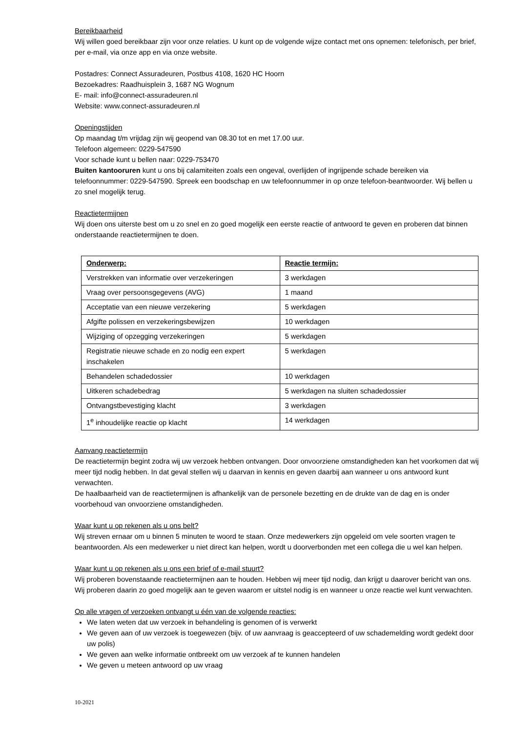Bereikbaarheid
Wij willen goed bereikbaar zijn voor onze relaties. U kunt op de volgende wijze contact met ons opnemen: telefonisch, per brief, per e-mail, via onze app en via onze website.
Postadres: Connect Assuradeuren, Postbus 4108, 1620 HC Hoorn
Bezoekadres: Raadhuisplein 3, 1687 NG Wognum
E- mail: info@connect-assuradeuren.nl
Website: www.connect-assuradeuren.nl
Openingstijden
Op maandag t/m vrijdag zijn wij geopend van 08.30 tot en met 17.00 uur.
Telefoon algemeen: 0229-547590
Voor schade kunt u bellen naar: 0229-753470
Buiten kantooruren kunt u ons bij calamiteiten zoals een ongeval, overlijden of ingrijpende schade bereiken via telefoonnummer: 0229-547590. Spreek een boodschap en uw telefoonnummer in op onze telefoon-beantwoorder. Wij bellen u zo snel mogelijk terug.
Reactietermijnen
Wij doen ons uiterste best om u zo snel en zo goed mogelijk een eerste reactie of antwoord te geven en proberen dat binnen onderstaande reactietermijnen te doen.
| Onderwerp: | Reactie termijn: |
| --- | --- |
| Verstrekken van informatie over verzekeringen | 3 werkdagen |
| Vraag over persoonsgegevens (AVG) | 1 maand |
| Acceptatie van een nieuwe verzekering | 5 werkdagen |
| Afgifte polissen en verzekeringsbewijzen | 10 werkdagen |
| Wijziging of opzegging verzekeringen | 5 werkdagen |
| Registratie nieuwe schade en zo nodig een expert inschakelen | 5 werkdagen |
| Behandelen schadedossier | 10 werkdagen |
| Uitkeren schadebedrag | 5 werkdagen na sluiten schadedossier |
| Ontvangstbevestiging klacht | 3 werkdagen |
| 1<sup>e</sup> inhoudelijke reactie op klacht | 14 werkdagen |
Aanvang reactietermijn
De reactietermijn begint zodra wij uw verzoek hebben ontvangen. Door onvoorziene omstandigheden kan het voorkomen dat wij meer tijd nodig hebben. In dat geval stellen wij u daarvan in kennis en geven daarbij aan wanneer u ons antwoord kunt verwachten.
De haalbaarheid van de reactietermijnen is afhankelijk van de personele bezetting en de drukte van de dag en is onder voorbehoud van onvoorziene omstandigheden.
Waar kunt u op rekenen als u ons belt?
Wij streven ernaar om u binnen 5 minuten te woord te staan. Onze medewerkers zijn opgeleid om vele soorten vragen te beantwoorden. Als een medewerker u niet direct kan helpen, wordt u doorverbonden met een collega die u wel kan helpen.
Waar kunt u op rekenen als u ons een brief of e-mail stuurt?
Wij proberen bovenstaande reactietermijnen aan te houden. Hebben wij meer tijd nodig, dan krijgt u daarover bericht van ons. Wij proberen daarin zo goed mogelijk aan te geven waarom er uitstel nodig is en wanneer u onze reactie wel kunt verwachten.
Op alle vragen of verzoeken ontvangt u één van de volgende reacties:
We laten weten dat uw verzoek in behandeling is genomen of is verwerkt
We geven aan of uw verzoek is toegewezen (bijv. of uw aanvraag is geaccepteerd of uw schademelding wordt gedekt door uw polis)
We geven aan welke informatie ontbreekt om uw verzoek af te kunnen handelen
We geven u meteen antwoord op uw vraag
10-2021